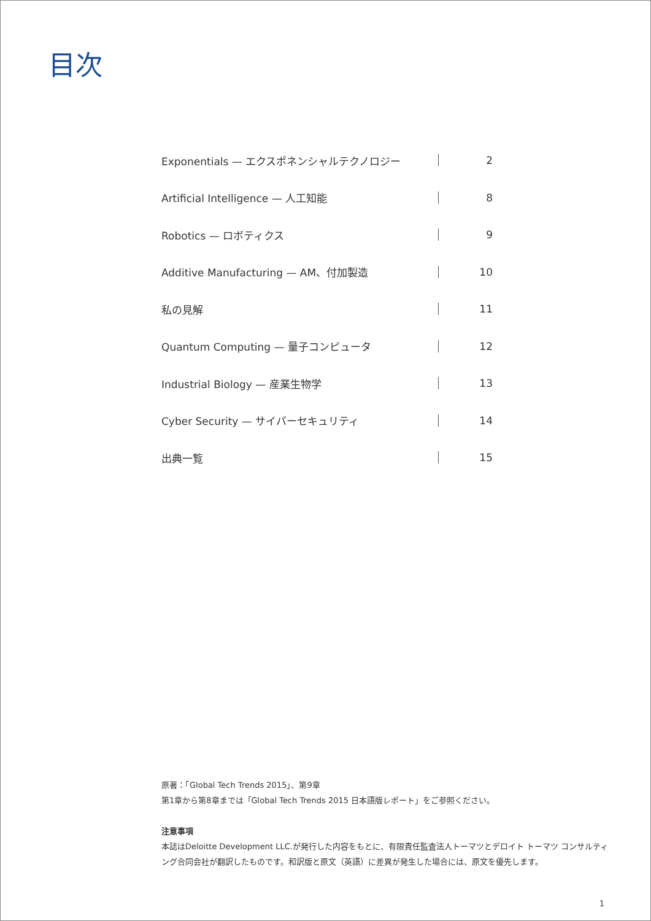目次
Exponentials — エクスポネンシャルテクノロジー 2
Artificial Intelligence — 人工知能 8
Robotics — ロボティクス 9
Additive Manufacturing — AM、付加製造 10
私の見解 11
Quantum Computing — 量子コンピュータ 12
Industrial Biology — 産業生物学 13
Cyber Security — サイバーセキュリティ 14
出典一覧 15
原著：「Global Tech Trends 2015」、第9章
第1章から第8章までは「Global Tech Trends 2015 日本語版レポート」をご参照ください。
注意事項
本誌はDeloitte Development LLC.が発行した内容をもとに、有限責任監査法人トーマツとデロイト トーマツ コンサルティング合同会社が翻訳したものです。和訳版と原文（英語）に差異が発生した場合には、原文を優先します。
1